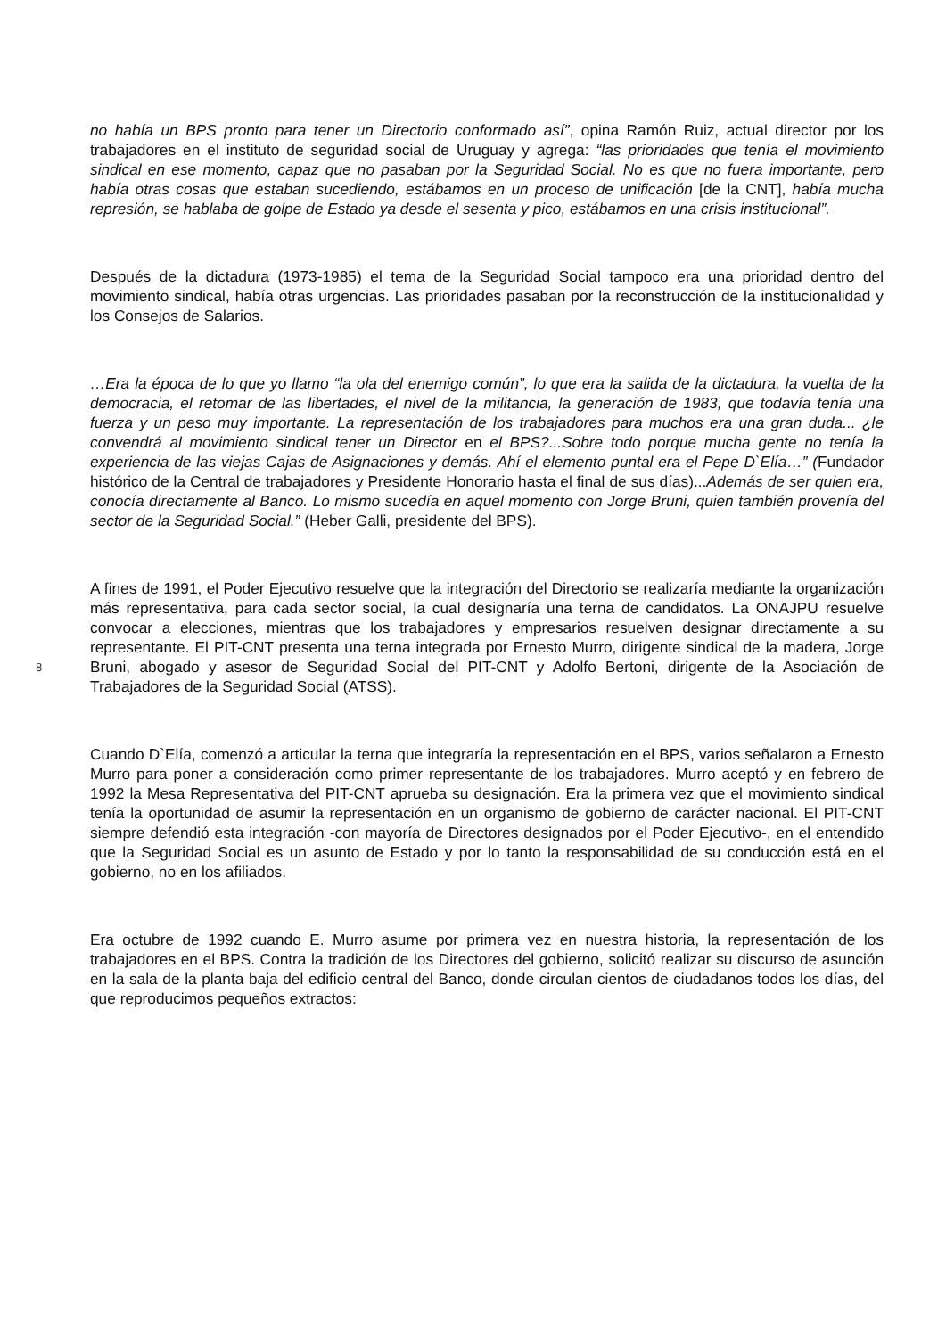8
no había un BPS pronto para tener un Directorio conformado así”, opina Ramón Ruiz, actual director por los trabajadores en el instituto de seguridad social de Uruguay y agrega: “las prioridades que tenía el movimiento sindical en ese momento, capaz que no pasaban por la Seguridad Social. No es que no fuera importante, pero había otras cosas que estaban sucediendo, estábamos en un proceso de unificación [de la CNT], había mucha represión, se hablaba de golpe de Estado ya desde el sesenta y pico, estábamos en una crisis institucional”.
Después de la dictadura (1973-1985) el tema de la Seguridad Social tampoco era una prioridad dentro del movimiento sindical, había otras urgencias. Las prioridades pasaban por la reconstrucción de la institucionalidad y los Consejos de Salarios.
…Era la época de lo que yo llamo “la ola del enemigo común”, lo que era la salida de la dictadura, la vuelta de la democracia, el retomar de las libertades, el nivel de la militancia, la generación de 1983, que todavía tenía una fuerza y un peso muy importante. La representación de los trabajadores para muchos era una gran duda... ¿le convendrá al movimiento sindical tener un Director en el BPS?...Sobre todo porque mucha gente no tenía la experiencia de las viejas Cajas de Asignaciones y demás. Ahí el elemento puntal era el Pepe D`Elía…” (Fundador histórico de la Central de trabajadores y Presidente Honorario hasta el final de sus días)...Además de ser quien era, conocía directamente al Banco. Lo mismo sucedía en aquel momento con Jorge Bruni, quien también provenía del sector de la Seguridad Social.” (Heber Galli, presidente del BPS).
A fines de 1991, el Poder Ejecutivo resuelve que la integración del Directorio se realizaría mediante la organización más representativa, para cada sector social, la cual designaría una terna de candidatos. La ONAJPU resuelve convocar a elecciones, mientras que los trabajadores y empresarios resuelven designar directamente a su representante. El PIT-CNT presenta una terna integrada por Ernesto Murro, dirigente sindical de la madera, Jorge Bruni, abogado y asesor de Seguridad Social del PIT-CNT y Adolfo Bertoni, dirigente de la Asociación de Trabajadores de la Seguridad Social (ATSS).
Cuando D`Elía, comenzó a articular la terna que integraría la representación en el BPS, varios señalaron a Ernesto Murro para poner a consideración como primer representante de los trabajadores. Murro aceptó y en febrero de 1992 la Mesa Representativa del PIT-CNT aprueba su designación. Era la primera vez que el movimiento sindical tenía la oportunidad de asumir la representación en un organismo de gobierno de carácter nacional. El PIT-CNT siempre defendió esta integración -con mayoría de Directores designados por el Poder Ejecutivo-, en el entendido que la Seguridad Social es un asunto de Estado y por lo tanto la responsabilidad de su conducción está en el gobierno, no en los afiliados.
Era octubre de 1992 cuando E. Murro asume por primera vez en nuestra historia, la representación de los trabajadores en el BPS. Contra la tradición de los Directores del gobierno, solicitó realizar su discurso de asunción en la sala de la planta baja del edificio central del Banco, donde circulan cientos de ciudadanos todos los días, del que reproducimos pequeños extractos: